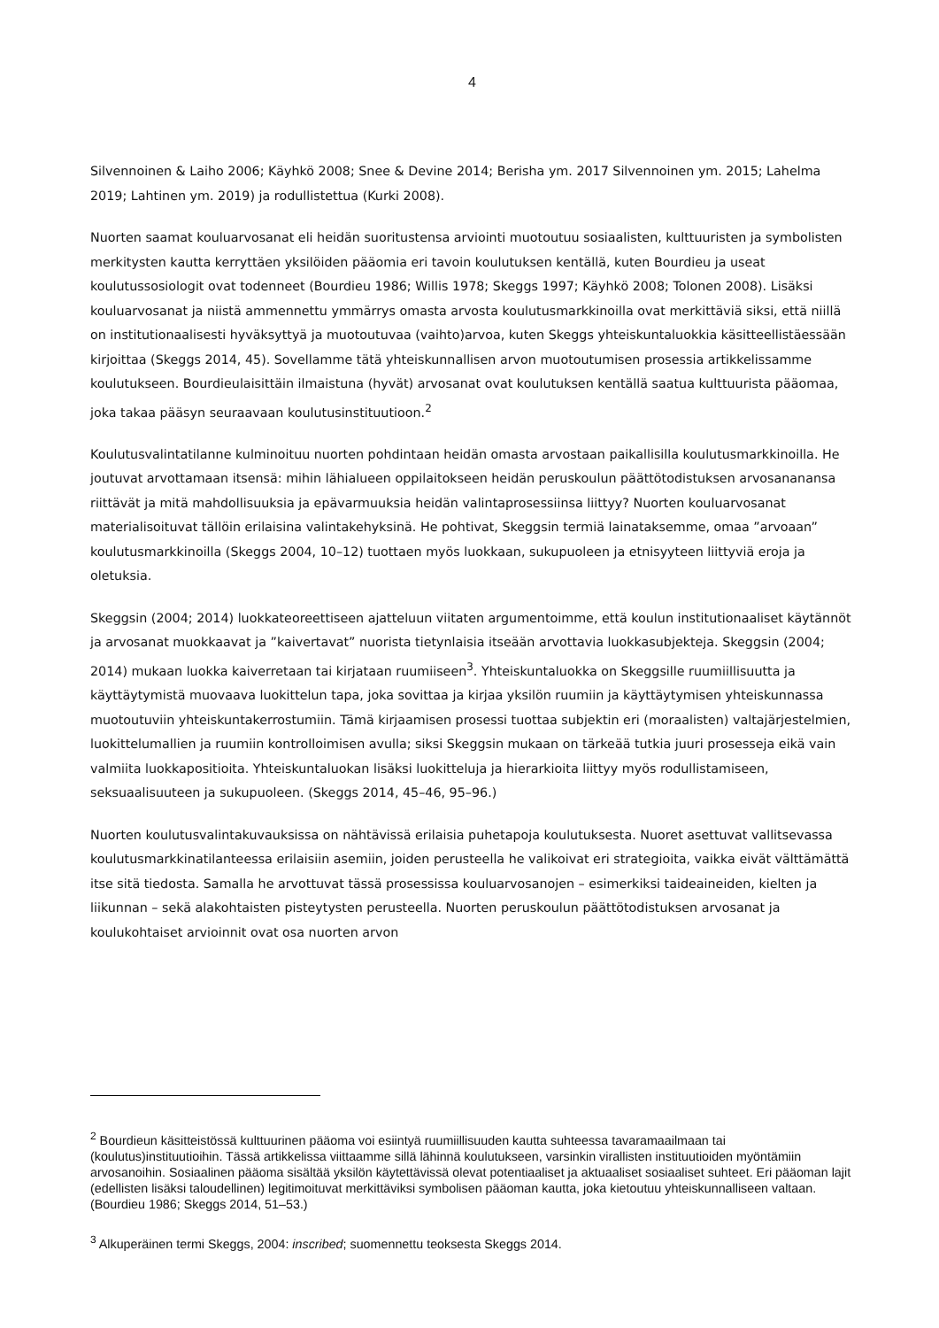4
Silvennoinen & Laiho 2006; Käyhkö 2008; Snee & Devine 2014; Berisha ym. 2017 Silvennoinen ym. 2015; Lahelma 2019; Lahtinen ym. 2019) ja rodullistettua (Kurki 2008).
Nuorten saamat kouluarvosanat eli heidän suoritustensa arviointi muotoutuu sosiaalisten, kulttuuristen ja symbolisten merkitysten kautta kerryttäen yksilöiden pääomia eri tavoin koulutuksen kentällä, kuten Bourdieu ja useat koulutussosiologit ovat todenneet (Bourdieu 1986; Willis 1978; Skeggs 1997; Käyhkö 2008; Tolonen 2008). Lisäksi kouluarvosanat ja niistä ammennettu ymmärrys omasta arvosta koulutusmarkkinoilla ovat merkittäviä siksi, että niillä on institutionaalisesti hyväksyttyä ja muotoutuvaa (vaihto)arvoa, kuten Skeggs yhteiskuntaluokkia käsitteellistäessään kirjoittaa (Skeggs 2014, 45). Sovellamme tätä yhteiskunnallisen arvon muotoutumisen prosessia artikkelissamme koulutukseen. Bourdieulaisittäin ilmaistuna (hyvät) arvosanat ovat koulutuksen kentällä saatua kulttuurista pääomaa, joka takaa pääsyn seuraavaan koulutusinstituutioon.<sup>2</sup>
Koulutusvalintatilanne kulminoituu nuorten pohdintaan heidän omasta arvostaan paikallisilla koulutusmarkkinoilla. He joutuvat arvottamaan itsensä: mihin lähialueen oppilaitokseen heidän peruskoulun päättötodistuksen arvosananansa riittävät ja mitä mahdollisuuksia ja epävarmuuksia heidän valintaprosessiinsa liittyy? Nuorten kouluarvosanat materialisoituvat tällöin erilaisina valintakehyksinä. He pohtivat, Skeggsin termiä lainataksemme, omaa ”arvoaan” koulutusmarkkinoilla (Skeggs 2004, 10–12) tuottaen myös luokkaan, sukupuoleen ja etnisyyteen liittyviä eroja ja oletuksia.
Skeggsin (2004; 2014) luokkateoreettiseen ajatteluun viitaten argumentoimme, että koulun institutionaaliset käytännöt ja arvosanat muokkaavat ja ”kaivertavat” nuorista tietynlaisia itseään arvottavia luokkasubjekteja. Skeggsin (2004; 2014) mukaan luokka kaiverretaan tai kirjataan ruumiiseen<sup>3</sup>. Yhteiskuntaluokka on Skeggsille ruumiillisuutta ja käyttäytymistä muovaava luokittelun tapa, joka sovittaa ja kirjaa yksilön ruumiin ja käyttäytymisen yhteiskunnassa muotoutuviin yhteiskuntakerrostumiin. Tämä kirjaamisen prosessi tuottaa subjektin eri (moraalisten) valtajärjestelmien, luokittelumallien ja ruumiin kontrolloimisen avulla; siksi Skeggsin mukaan on tärkeää tutkia juuri prosesseja eikä vain valmiita luokkapositioita. Yhteiskuntaluokan lisäksi luokitteluja ja hierarkioita liittyy myös rodullistamiseen, seksuaalisuuteen ja sukupuoleen. (Skeggs 2014, 45–46, 95–96.)
Nuorten koulutusvalintakuvauksissa on nähtävissä erilaisia puhetapoja koulutuksesta. Nuoret asettuvat vallitsevassa koulutusmarkkinatilanteessa erilaisiin asemiin, joiden perusteella he valikoivat eri strategioita, vaikka eivät välttämättä itse sitä tiedosta. Samalla he arvottuvat tässä prosessissa kouluarvosanojen – esimerkiksi taideaineiden, kielten ja liikunnan – sekä alakohtaisten pisteytysten perusteella. Nuorten peruskoulun päättötodistuksen arvosanat ja koulukohtaiset arvioinnit ovat osa nuorten arvon
<sup>2</sup> Bourdieun käsitteistössä kulttuurinen pääoma voi esiintyä ruumiillisuuden kautta suhteessa tavaramaailmaan tai (koulutus)instituutioihin. Tässä artikkelissa viittaamme sillä lähinnä koulutukseen, varsinkin virallisten instituutioiden myöntämiin arvosanoihin. Sosiaalinen pääoma sisältää yksilön käytettävissä olevat potentiaaliset ja aktuaaliset sosiaaliset suhteet. Eri pääoman lajit (edellisten lisäksi taloudellinen) legitimoituvat merkittäviksi symbolisen pääoman kautta, joka kietoutuu yhteiskunnalliseen valtaan. (Bourdieu 1986; Skeggs 2014, 51–53.)
<sup>3</sup> Alkuperäinen termi Skeggs, 2004: inscribed; suomennettu teoksesta Skeggs 2014.